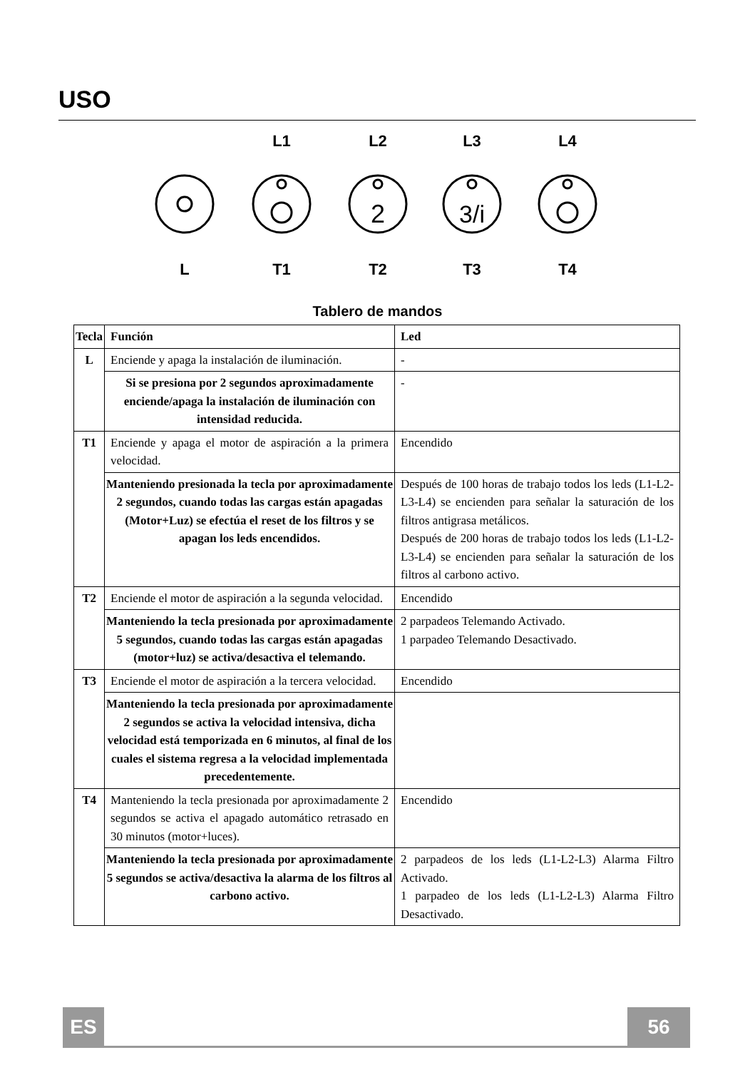USO
L1
L2
L3
L4
L
T1
T2
T3
T4
2
3/i
Tablero de mandos
| Tecla | Función | Led |
| --- | --- | --- |
| L | Enciende y apaga la instalación de iluminación. | - |
| | Si se presiona por 2 segundos aproximadamente enciende/apaga la instalación de iluminación con intensidad reducida. | - |
| T1 | Enciende y apaga el motor de aspiración a la primera velocidad. | Encendido |
| | Manteniendo presionada la tecla por aproximadamente 2 segundos, cuando todas las cargas están apagadas (Motor+Luz) se efectúa el reset de los filtros y se apagan los leds encendidos. | Después de 100 horas de trabajo todos los leds (L1-L2-L3-L4) se encienden para señalar la saturación de los filtros antigrasa metálicos. Después de 200 horas de trabajo todos los leds (L1-L2-L3-L4) se encienden para señalar la saturación de los filtros al carbono activo. |
| T2 | Enciende el motor de aspiración a la segunda velocidad. | Encendido |
| | Manteniendo la tecla presionada por aproximadamente 5 segundos, cuando todas las cargas están apagadas (motor+luz) se activa/desactiva el telemando. | 2 parpadeos Telemando Activado. 1 parpadeo Telemando Desactivado. |
| T3 | Enciende el motor de aspiración a la tercera velocidad. | Encendido |
| | Manteniendo la tecla presionada por aproximadamente 2 segundos se activa la velocidad intensiva, dicha velocidad está temporizada en 6 minutos, al final de los cuales el sistema regresa a la velocidad implementada precedentemente. | |
| T4 | Manteniendo la tecla presionada por aproximadamente 2 segundos se activa el apagado automático retrasado en 30 minutos (motor+luces). | Encendido |
| | Manteniendo la tecla presionada por aproximadamente 5 segundos se activa/desactiva la alarma de los filtros al carbono activo. | 2 parpadeos de los leds (L1-L2-L3) Alarma Filtro Activado. 1 parpadeo de los leds (L1-L2-L3) Alarma Filtro Desactivado. |
ES 56